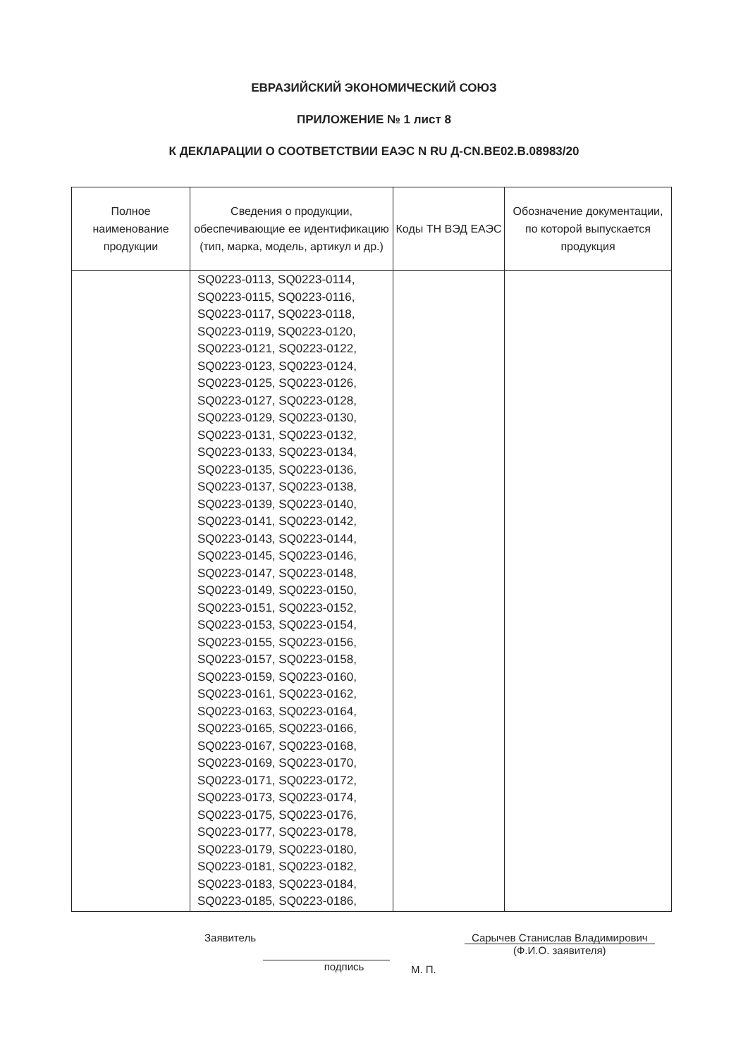ЕВРАЗИЙСКИЙ ЭКОНОМИЧЕСКИЙ СОЮЗ
ПРИЛОЖЕНИЕ № 1 лист 8
К ДЕКЛАРАЦИИ О СООТВЕТСТВИИ ЕАЭС N RU Д-CN.BE02.B.08983/20
| Полное наименование продукции | Сведения о продукции, обеспечивающие ее идентификацию (тип, марка, модель, артикул и др.) | Коды ТН ВЭД ЕАЭС | Обозначение документации, по которой выпускается продукция |
| --- | --- | --- | --- |
| | SQ0223-0113, SQ0223-0114, SQ0223-0115, SQ0223-0116, SQ0223-0117, SQ0223-0118, SQ0223-0119, SQ0223-0120, SQ0223-0121, SQ0223-0122, SQ0223-0123, SQ0223-0124, SQ0223-0125, SQ0223-0126, SQ0223-0127, SQ0223-0128, SQ0223-0129, SQ0223-0130, SQ0223-0131, SQ0223-0132, SQ0223-0133, SQ0223-0134, SQ0223-0135, SQ0223-0136, SQ0223-0137, SQ0223-0138, SQ0223-0139, SQ0223-0140, SQ0223-0141, SQ0223-0142, SQ0223-0143, SQ0223-0144, SQ0223-0145, SQ0223-0146, SQ0223-0147, SQ0223-0148, SQ0223-0149, SQ0223-0150, SQ0223-0151, SQ0223-0152, SQ0223-0153, SQ0223-0154, SQ0223-0155, SQ0223-0156, SQ0223-0157, SQ0223-0158, SQ0223-0159, SQ0223-0160, SQ0223-0161, SQ0223-0162, SQ0223-0163, SQ0223-0164, SQ0223-0165, SQ0223-0166, SQ0223-0167, SQ0223-0168, SQ0223-0169, SQ0223-0170, SQ0223-0171, SQ0223-0172, SQ0223-0173, SQ0223-0174, SQ0223-0175, SQ0223-0176, SQ0223-0177, SQ0223-0178, SQ0223-0179, SQ0223-0180, SQ0223-0181, SQ0223-0182, SQ0223-0183, SQ0223-0184, SQ0223-0185, SQ0223-0186, | | |
Заявитель подпись
М. П.
Сарычев Станислав Владимирович
(Ф.И.О. заявителя)